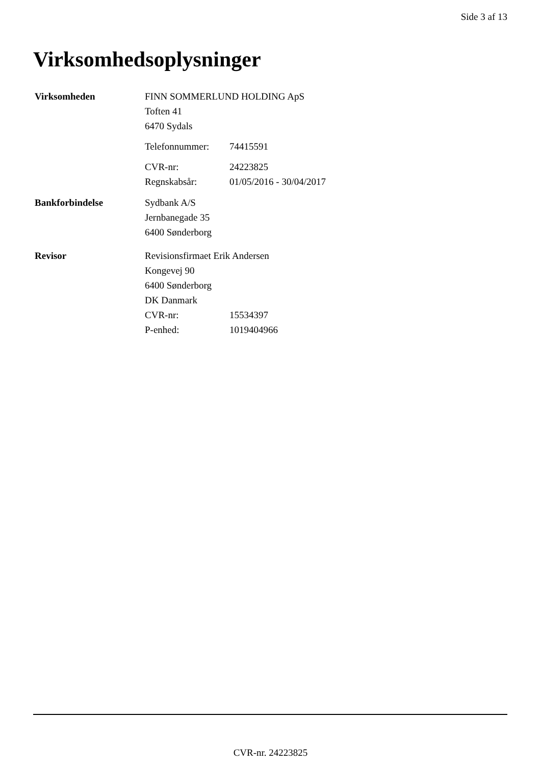Side 3 af 13
Virksomhedsoplysninger
Virksomheden
FINN SOMMERLUND HOLDING ApS
Toften 41
6470 Sydals
Telefonnummer: 74415591
CVR-nr: 24223825
Regnskabsår: 01/05/2016 - 30/04/2017
Bankforbindelse
Sydbank A/S
Jernbanegade 35
6400 Sønderborg
Revisor
Revisionsfirmaet Erik Andersen
Kongevej 90
6400 Sønderborg
DK Danmark
CVR-nr: 15534397
P-enhed: 1019404966
CVR-nr. 24223825